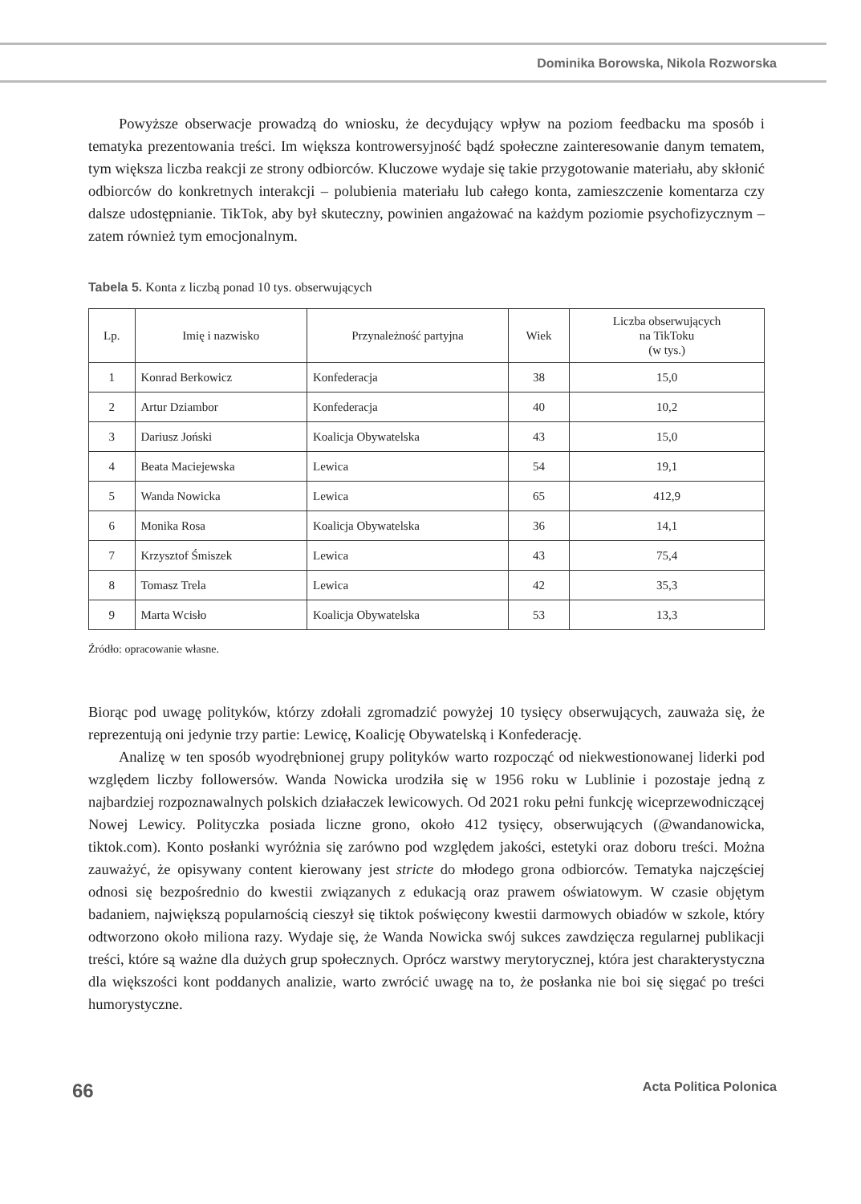Dominika Borowska, Nikola Rozworska
Powyższe obserwacje prowadzą do wniosku, że decydujący wpływ na poziom feedbacku ma sposób i tematyka prezentowania treści. Im większa kontrowersyjność bądź społeczne zainteresowanie danym tematem, tym większa liczba reakcji ze strony odbiorców. Kluczowe wydaje się takie przygotowanie materiału, aby skłonić odbiorców do konkretnych interakcji ‒ polubienia materiału lub całego konta, zamieszczenie komentarza czy dalsze udostępnianie. TikTok, aby był skuteczny, powinien angażować na każdym poziomie psychofizycznym – zatem również tym emocjonalnym.
Tabela 5. Konta z liczbą ponad 10 tys. obserwujących
| Lp. | Imię i nazwisko | Przynależność partyjna | Wiek | Liczba obserwujących na TikToku (w tys.) |
| --- | --- | --- | --- | --- |
| 1 | Konrad Berkowicz | Konfederacja | 38 | 15,0 |
| 2 | Artur Dziambor | Konfederacja | 40 | 10,2 |
| 3 | Dariusz Joński | Koalicja Obywatelska | 43 | 15,0 |
| 4 | Beata Maciejewska | Lewica | 54 | 19,1 |
| 5 | Wanda Nowicka | Lewica | 65 | 412,9 |
| 6 | Monika Rosa | Koalicja Obywatelska | 36 | 14,1 |
| 7 | Krzysztof Śmiszek | Lewica | 43 | 75,4 |
| 8 | Tomasz Trela | Lewica | 42 | 35,3 |
| 9 | Marta Wcisło | Koalicja Obywatelska | 53 | 13,3 |
Źródło: opracowanie własne.
Biorąc pod uwagę polityków, którzy zdołali zgromadzić powyżej 10 tysięcy obserwujących, zauważa się, że reprezentują oni jedynie trzy partie: Lewicę, Koalicję Obywatelską i Konfederację.
Analizę w ten sposób wyodrębnionej grupy polityków warto rozpocząć od niekwestionowanej liderki pod względem liczby followersów. Wanda Nowicka urodziła się w 1956 roku w Lublinie i pozostaje jedną z najbardziej rozpoznawalnych polskich działaczek lewicowych. Od 2021 roku pełni funkcję wiceprzewodniczącej Nowej Lewicy. Polityczka posiada liczne grono, około 412 tysięcy, obserwujących (@wandanowicka, tiktok.com). Konto posłanki wyróżnia się zarówno pod względem jakości, estetyki oraz doboru treści. Można zauważyć, że opisywany content kierowany jest stricte do młodego grona odbiorców. Tematyka najczęściej odnosi się bezpośrednio do kwestii związanych z edukacją oraz prawem oświatowym. W czasie objętym badaniem, największą popularnością cieszył się tiktok poświęcony kwestii darmowych obiadów w szkole, który odtworzono około miliona razy. Wydaje się, że Wanda Nowicka swój sukces zawdzięcza regularnej publikacji treści, które są ważne dla dużych grup społecznych. Oprócz warstwy merytorycznej, która jest charakterystyczna dla większości kont poddanych analizie, warto zwrócić uwagę na to, że posłanka nie boi się sięgać po treści humorystyczne.
66 Acta Politica Polonica